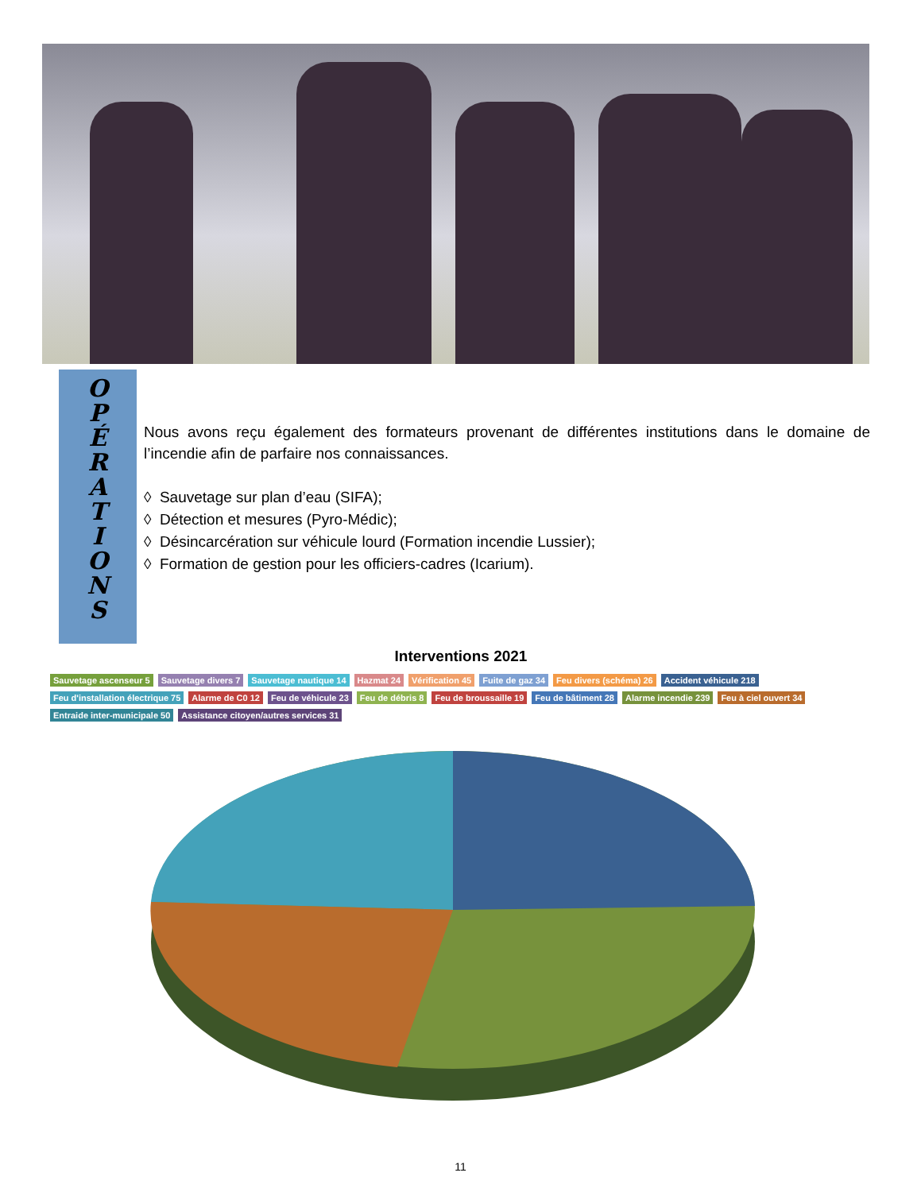O
P
É
R
A
T
I
O
N
S
Nous avons reçu également des formateurs provenant de différentes institutions dans le domaine de l’incendie afin de parfaire nos connaissances.
◊ Sauvetage sur plan d’eau (SIFA);
◊ Détection et mesures (Pyro-Médic);
◊ Désincarcération sur véhicule lourd (Formation incendie Lussier);
◊ Formation de gestion pour les officiers-cadres (Icarium).
Interventions 2021
Sauvetage ascenseur 5 Sauvetage divers 7 Sauvetage nautique 14 Hazmat 24 Vérification 45 Fuite de gaz 34 Feu divers (schéma) 26 Accident véhicule 218 Feu d'installation électrique 75 Alarme de C0 12 Feu de véhicule 23 Feu de débris 8 Feu de broussaille 19 Feu de bâtiment 28 Alarme incendie 239 Feu à ciel ouvert 34 Entraide inter-municipale 50 Assistance citoyen/autres services 31
11